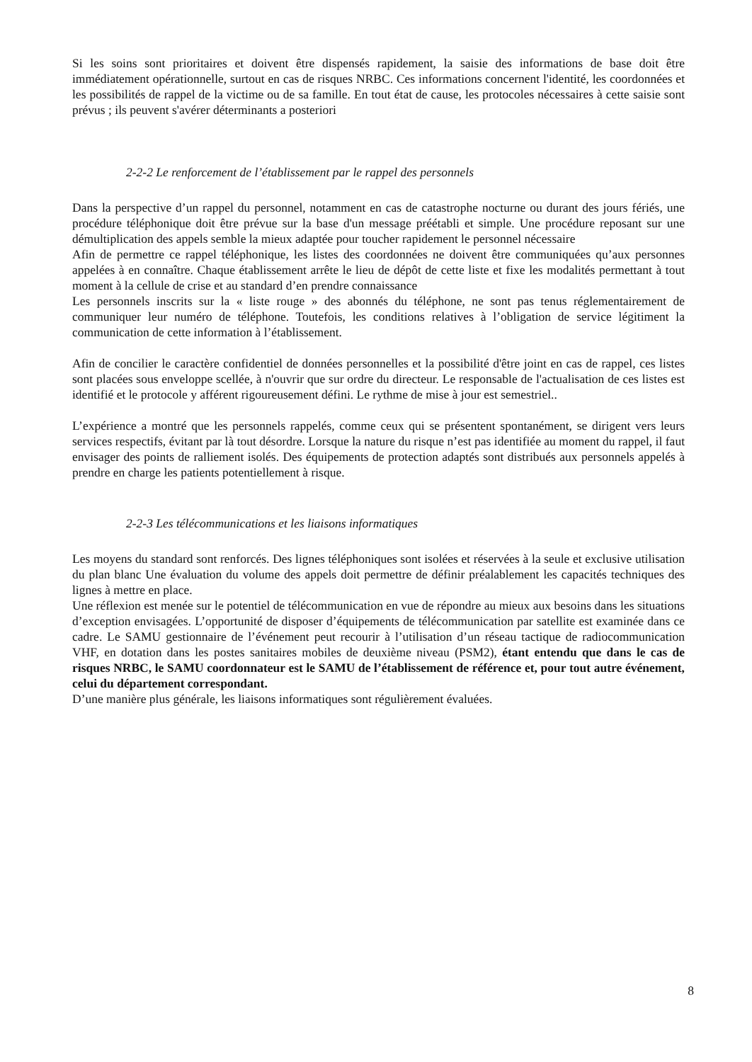Si les soins sont prioritaires et doivent être dispensés rapidement, la saisie des informations de base doit être immédiatement opérationnelle, surtout en cas de risques NRBC. Ces informations concernent l'identité, les coordonnées et les possibilités de rappel de la victime ou de sa famille. En tout état de cause, les protocoles nécessaires à cette saisie sont prévus ; ils peuvent s'avérer déterminants a posteriori
2-2-2 Le renforcement de l’établissement par le rappel des personnels
Dans la perspective d’un rappel du personnel, notamment en cas de catastrophe nocturne ou durant des jours fériés, une procédure téléphonique doit être prévue sur la base d'un message préétabli et simple. Une procédure reposant sur une démultiplication des appels semble la mieux adaptée pour toucher rapidement le personnel nécessaire
Afin de permettre ce rappel téléphonique, les listes des coordonnées ne doivent être communiquées qu’aux personnes appelées à en connaître. Chaque établissement arrête le lieu de dépôt de cette liste et fixe les modalités permettant à tout moment à la cellule de crise et au standard d’en prendre connaissance
Les personnels inscrits sur la « liste rouge » des abonnés du téléphone, ne sont pas tenus réglementairement de communiquer leur numéro de téléphone. Toutefois, les conditions relatives à l’obligation de service légitiment la communication de cette information à l’établissement.
Afin de concilier le caractère confidentiel de données personnelles et la possibilité d'être joint en cas de rappel, ces listes sont placées sous enveloppe scellée, à n'ouvrir que sur ordre du directeur. Le responsable de l'actualisation de ces listes est identifié et le protocole y afférent rigoureusement défini. Le rythme de mise à jour est semestriel..
L’expérience a montré que les personnels rappelés, comme ceux qui se présentent spontanément, se dirigent vers leurs services respectifs, évitant par là tout désordre. Lorsque la nature du risque n’est pas identifiée au moment du rappel, il faut envisager des points de ralliement isolés. Des équipements de protection adaptés sont distribués aux personnels appelés à prendre en charge les patients potentiellement à risque.
2-2-3 Les télécommunications et les liaisons informatiques
Les moyens du standard sont renforcés. Des lignes téléphoniques sont isolées et réservées à la seule et exclusive utilisation du plan blanc Une évaluation du volume des appels doit permettre de définir préalablement les capacités techniques des lignes à mettre en place.
Une réflexion est menée sur le potentiel de télécommunication en vue de répondre au mieux aux besoins dans les situations d’exception envisagées. L’opportunité de disposer d’équipements de télécommunication par satellite est examinée dans ce cadre. Le SAMU gestionnaire de l’événement peut recourir à l’utilisation d’un réseau tactique de radiocommunication VHF, en dotation dans les postes sanitaires mobiles de deuxième niveau (PSM2), étant entendu que dans le cas de risques NRBC, le SAMU coordonnateur est le SAMU de l’établissement de référence et, pour tout autre événement, celui du département correspondant.
D’une manière plus générale, les liaisons informatiques sont régulièrement évaluées.
8